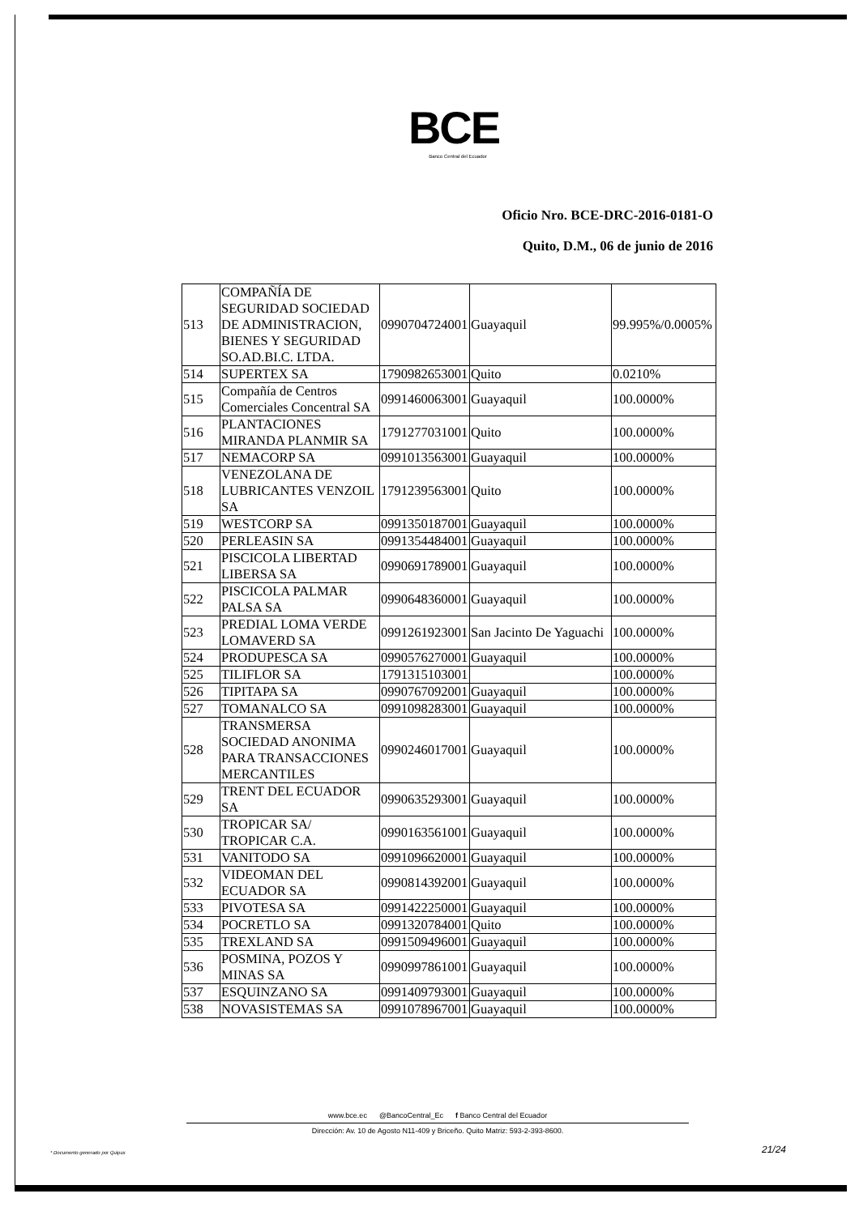BCE
Banco Central del Ecuador
Oficio Nro. BCE-DRC-2016-0181-O
Quito, D.M., 06 de junio de 2016
| 513 | COMPAÑÍA DE SEGURIDAD SOCIEDAD DE ADMINISTRACION, BIENES Y SEGURIDAD SO.AD.BI.C. LTDA. | 0990704724001 | Guayaquil | 99.995%/0.0005% |
| 514 | SUPERTEX SA | 1790982653001 | Quito | 0.0210% |
| 515 | Compañía de Centros Comerciales Concentral SA | 0991460063001 | Guayaquil | 100.0000% |
| 516 | PLANTACIONES MIRANDA PLANMIR SA | 1791277031001 | Quito | 100.0000% |
| 517 | NEMACORP SA | 0991013563001 | Guayaquil | 100.0000% |
| 518 | VENEZOLANA DE LUBRICANTES VENZOIL SA | 1791239563001 | Quito | 100.0000% |
| 519 | WESTCORP SA | 0991350187001 | Guayaquil | 100.0000% |
| 520 | PERLEASIN SA | 0991354484001 | Guayaquil | 100.0000% |
| 521 | PISCICOLA LIBERTAD LIBERSA SA | 0990691789001 | Guayaquil | 100.0000% |
| 522 | PISCICOLA PALMAR PALSA SA | 0990648360001 | Guayaquil | 100.0000% |
| 523 | PREDIAL LOMA VERDE LOMAVERD SA | 0991261923001 | San Jacinto De Yaguachi | 100.0000% |
| 524 | PRODUPESCA SA | 0990576270001 | Guayaquil | 100.0000% |
| 525 | TILIFLOR SA | 1791315103001 | | 100.0000% |
| 526 | TIPITAPA SA | 0990767092001 | Guayaquil | 100.0000% |
| 527 | TOMANALCO SA | 0991098283001 | Guayaquil | 100.0000% |
| 528 | TRANSMERSA SOCIEDAD ANONIMA PARA TRANSACCIONES MERCANTILES | 0990246017001 | Guayaquil | 100.0000% |
| 529 | TRENT DEL ECUADOR SA | 0990635293001 | Guayaquil | 100.0000% |
| 530 | TROPICAR SA/ TROPICAR C.A. | 0990163561001 | Guayaquil | 100.0000% |
| 531 | VANITODO SA | 0991096620001 | Guayaquil | 100.0000% |
| 532 | VIDEOMAN DEL ECUADOR SA | 0990814392001 | Guayaquil | 100.0000% |
| 533 | PIVOTESA SA | 0991422250001 | Guayaquil | 100.0000% |
| 534 | POCRETLO SA | 0991320784001 | Quito | 100.0000% |
| 535 | TREXLAND SA | 0991509496001 | Guayaquil | 100.0000% |
| 536 | POSMINA, POZOS Y MINAS SA | 0990997861001 | Guayaquil | 100.0000% |
| 537 | ESQUINZANO SA | 0991409793001 | Guayaquil | 100.0000% |
| 538 | NOVASISTEMAS SA | 0991078967001 | Guayaquil | 100.0000% |
www.bce.ec @BancoCentral_Ec f Banco Central del Ecuador
Dirección: Av. 10 de Agosto N11-409 y Briceño. Quito Matriz: 593-2-393-8600.
21/24
* Documento generado por Quipux